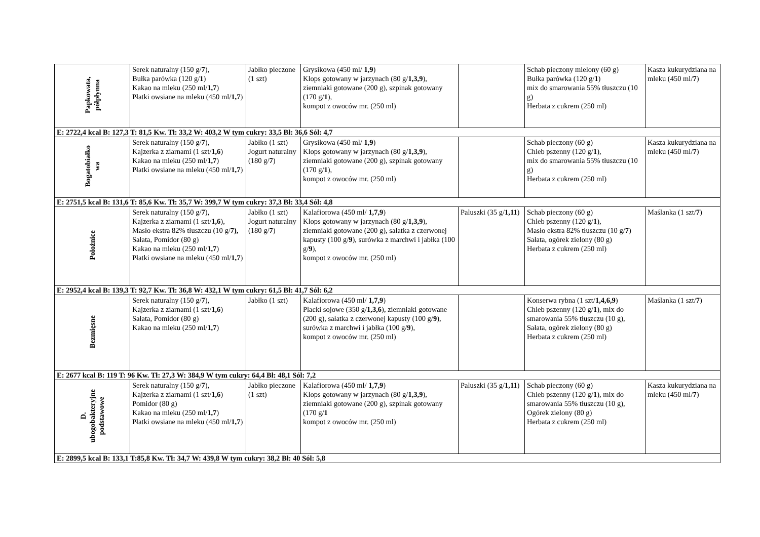| Papkowata, półpłynna | Serek naturalny (150 g/ 7 ), Bułka parówka (120 g/ 1 ) Kakao na mleku (250 ml/ 1,7 ) Płatki owsiane na mleku (450 ml/ 1,7 ) | Jabłko pieczone (1 szt) | Grysikowa (450 ml/ 1,9 ) Klops gotowany w jarzynach (80 g/ 1,3,9 ), ziemniaki gotowane (200 g), szpinak gotowany (170 g/ 1 ), kompot z owoców mr. (250 ml) | | Schab pieczony mielony (60 g) Bułka parówka (120 g/ 1 ) mix do smarowania 55% tłuszczu (10 g) Herbata z cukrem (250 ml) | Kasza kukurydziana na mleku (450 ml/ 7 ) |
| E: 2722,4 kcal B: 127,3 T: 81,5 Kw. Tł: 33,2 W: 403,2 W tym cukry: 33,5 Bł: 36,6 Sól: 4,7 | | | | | | |
| Bogatobiałko wa | Serek naturalny (150 g/ 7 ), Kajzerka z ziarnami (1 szt/ 1,6 ) Kakao na mleku (250 ml/ 1,7 ) Płatki owsiane na mleku (450 ml/ 1,7 ) | Jabłko (1 szt) Jogurt naturalny (180 g/ 7 ) | Grysikowa (450 ml/ 1,9 ) Klops gotowany w jarzynach (80 g/ 1,3,9 ), ziemniaki gotowane (200 g), szpinak gotowany (170 g/ 1 ), kompot z owoców mr. (250 ml) | | Schab pieczony (60 g) Chleb pszenny (120 g/ 1 ), mix do smarowania 55% tłuszczu (10 g) Herbata z cukrem (250 ml) | Kasza kukurydziana na mleku (450 ml/ 7 ) |
| E: 2751,5 kcal B: 131,6 T: 85,6 Kw. Tł: 35,7 W: 399,7 W tym cukry: 37,3 Bł: 33,4 Sól: 4,8 | | | | | | |
| Położnice | Serek naturalny (150 g/ 7 ), Kajzerka z ziarnami (1 szt/ 1,6 ), Masło ekstra 82% tłuszczu (10 g/ 7), Sałata, Pomidor (80 g) Kakao na mleku (250 ml/ 1,7 ) Płatki owsiane na mleku (450 ml/ 1,7 ) | Jabłko (1 szt) Jogurt naturalny (180 g/ 7 ) | Kalafiorowa (450 ml/ 1,7,9 ) Klops gotowany w jarzynach (80 g/ 1,3,9 ), ziemniaki gotowane (200 g), sałatka z czerwonej kapusty (100 g/ 9 ), surówka z marchwi i jabłka (100 g/ 9 ), kompot z owoców mr. (250 ml) | Paluszki (35 g/ 1,11 ) | Schab pieczony (60 g) Chleb pszenny (120 g/ 1 ), Masło ekstra 82% tłuszczu (10 g/ 7 ) Sałata, ogórek zielony (80 g) Herbata z cukrem (250 ml) | Maślanka (1 szt/ 7 ) |
| E: 2952,4 kcal B: 139,3 T: 92,7 Kw. Tł: 36,8 W: 432,1 W tym cukry: 61,5 Bł: 41,7 Sól: 6,2 | | | | | | |
| Bezmięsne | Serek naturalny (150 g/ 7 ), Kajzerka z ziarnami (1 szt/ 1,6 ) Sałata, Pomidor (80 g) Kakao na mleku (250 ml/ 1,7 ) | Jabłko (1 szt) | Kalafiorowa (450 ml/ 1,7,9 ) Placki sojowe (350 g/ 1,3,6 ), ziemniaki gotowane (200 g), sałatka z czerwonej kapusty (100 g/ 9 ), surówka z marchwi i jabłka (100 g/ 9 ), kompot z owoców mr. (250 ml) | | Konserwa rybna (1 szt/ 1,4,6,9 ) Chleb pszenny (120 g/ 1 ), mix do smarowania 55% tłuszczu (10 g), Sałata, ogórek zielony (80 g) Herbata z cukrem (250 ml) | Maślanka (1 szt/ 7 ) |
| E: 2677 kcal B: 119 T: 96 Kw. Tł: 27,3 W: 384,9 W tym cukry: 64,4 Bł: 48,1 Sól: 7,2 | | | | | | |
| D. ubogobakteryjne podstawowe | Serek naturalny (150 g/ 7 ), Kajzerka z ziarnami (1 szt/ 1,6 ) Pomidor (80 g) Kakao na mleku (250 ml/ 1,7 ) Płatki owsiane na mleku (450 ml/ 1,7 ) | Jabłko pieczone (1 szt) | Kalafiorowa (450 ml/ 1,7,9 ) Klops gotowany w jarzynach (80 g/ 1,3,9 ), ziemniaki gotowane (200 g), szpinak gotowany (170 g/ 1 kompot z owoców mr. (250 ml) | Paluszki (35 g/ 1,11 ) | Schab pieczony (60 g) Chleb pszenny (120 g/ 1 ), mix do smarowania 55% tłuszczu (10 g), Ogórek zielony (80 g) Herbata z cukrem (250 ml) | Kasza kukurydziana na mleku (450 ml/ 7 ) |
| E: 2899,5 kcal B: 133,1 T:85,8 Kw. Tł: 34,7 W: 439,8 W tym cukry: 38,2 Bł: 40 Sól: 5,8 | | | | | | |